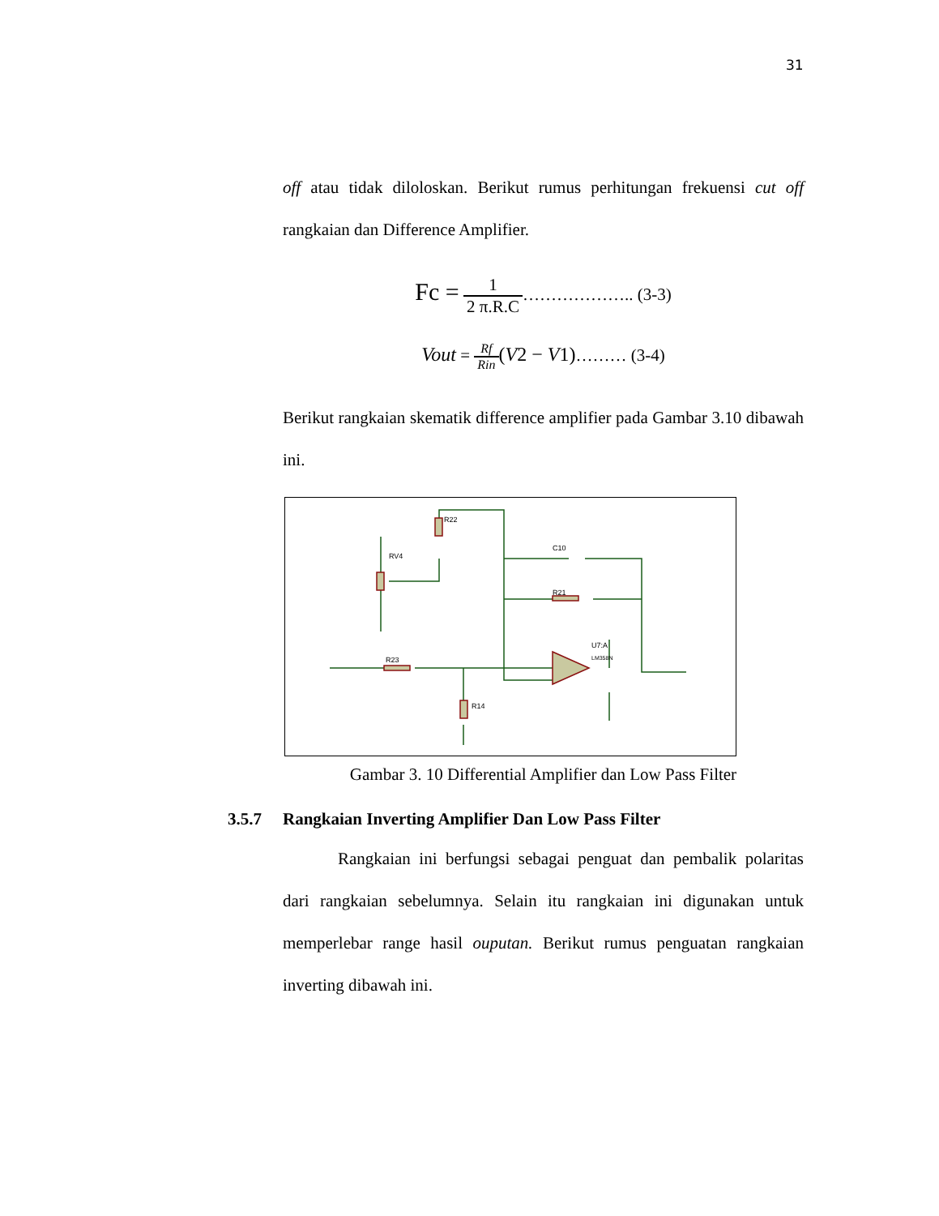31
off atau tidak diloloskan. Berikut rumus perhitungan frekuensi cut off rangkaian dan Difference Amplifier.
Fc = 1 2 π.R.C……………….. (3-3)
Vout = Rf Rin(V2 − V1)……… (3-4)
Berikut rangkaian skematik difference amplifier pada Gambar 3.10 dibawah ini.
R22
RV4
C10
R21
R23
R14
U7:A
LM358N
Gambar 3. 10 Differential Amplifier dan Low Pass Filter
3.5.7 Rangkaian Inverting Amplifier Dan Low Pass Filter
Rangkaian ini berfungsi sebagai penguat dan pembalik polaritas dari rangkaian sebelumnya. Selain itu rangkaian ini digunakan untuk memperlebar range hasil ouputan. Berikut rumus penguatan rangkaian inverting dibawah ini.